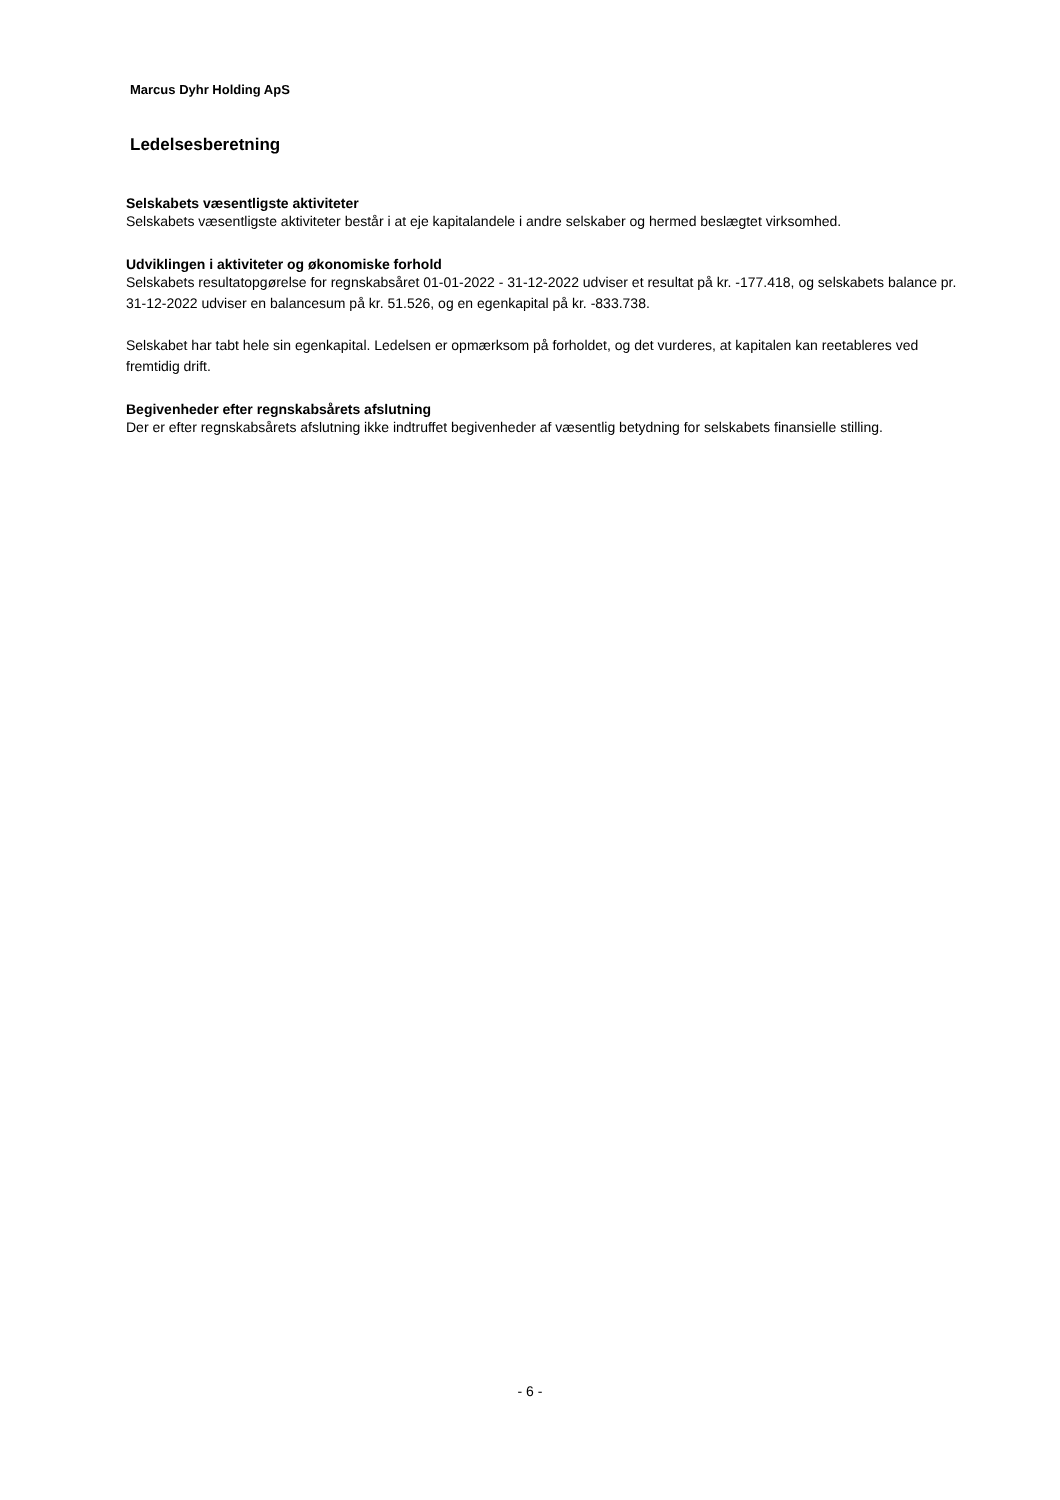Marcus Dyhr Holding ApS
Ledelsesberetning
Selskabets væsentligste aktiviteter
Selskabets væsentligste aktiviteter består i at eje kapitalandele i andre selskaber og hermed beslægtet virksomhed.
Udviklingen i aktiviteter og økonomiske forhold
Selskabets resultatopgørelse for regnskabsåret 01-01-2022 - 31-12-2022 udviser et resultat på kr. -177.418, og selskabets balance pr. 31-12-2022 udviser en balancesum på kr. 51.526, og en egenkapital på kr. -833.738.
Selskabet har tabt hele sin egenkapital. Ledelsen er opmærksom på forholdet, og det vurderes, at kapitalen kan reetableres ved fremtidig drift.
Begivenheder efter regnskabsårets afslutning
Der er efter regnskabsårets afslutning ikke indtruffet begivenheder af væsentlig betydning for selskabets finansielle stilling.
- 6 -